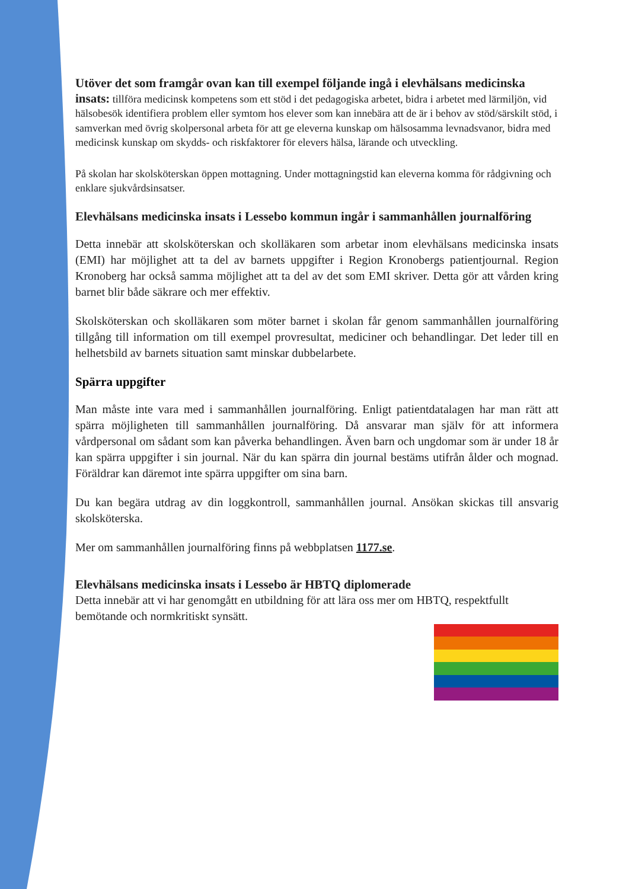Utöver det som framgår ovan kan till exempel följande ingå i elevhälsans medicinska insats: tillföra medicinsk kompetens som ett stöd i det pedagogiska arbetet, bidra i arbetet med lärmiljön, vid hälsobesök identifiera problem eller symtom hos elever som kan innebära att de är i behov av stöd/särskilt stöd, i samverkan med övrig skolpersonal arbeta för att ge eleverna kunskap om hälsosamma levnadsvanor, bidra med medicinsk kunskap om skydds- och riskfaktorer för elevers hälsa, lärande och utveckling.
På skolan har skolsköterskan öppen mottagning. Under mottagningstid kan eleverna komma för rådgivning och enklare sjukvårdsinsatser.
Elevhälsans medicinska insats i Lessebo kommun ingår i sammanhållen journalföring
Detta innebär att skolsköterskan och skolläkaren som arbetar inom elevhälsans medicinska insats (EMI) har möjlighet att ta del av barnets uppgifter i Region Kronobergs patientjournal. Region Kronoberg har också samma möjlighet att ta del av det som EMI skriver. Detta gör att vården kring barnet blir både säkrare och mer effektiv.
Skolsköterskan och skolläkaren som möter barnet i skolan får genom sammanhållen journalföring tillgång till information om till exempel provresultat, mediciner och behandlingar. Det leder till en helhetsbild av barnets situation samt minskar dubbelarbete.
Spärra uppgifter
Man måste inte vara med i sammanhållen journalföring. Enligt patientdatalagen har man rätt att spärra möjligheten till sammanhållen journalföring. Då ansvarar man själv för att informera vårdpersonal om sådant som kan påverka behandlingen. Även barn och ungdomar som är under 18 år kan spärra uppgifter i sin journal. När du kan spärra din journal bestäms utifrån ålder och mognad. Föräldrar kan däremot inte spärra uppgifter om sina barn.
Du kan begära utdrag av din loggkontroll, sammanhållen journal. Ansökan skickas till ansvarig skolsköterska.
Mer om sammanhållen journalföring finns på webbplatsen 1177.se.
Elevhälsans medicinska insats i Lessebo är HBTQ diplomerade
Detta innebär att vi har genomgått en utbildning för att lära oss mer om HBTQ, respektfullt bemötande och normkritiskt synsätt.